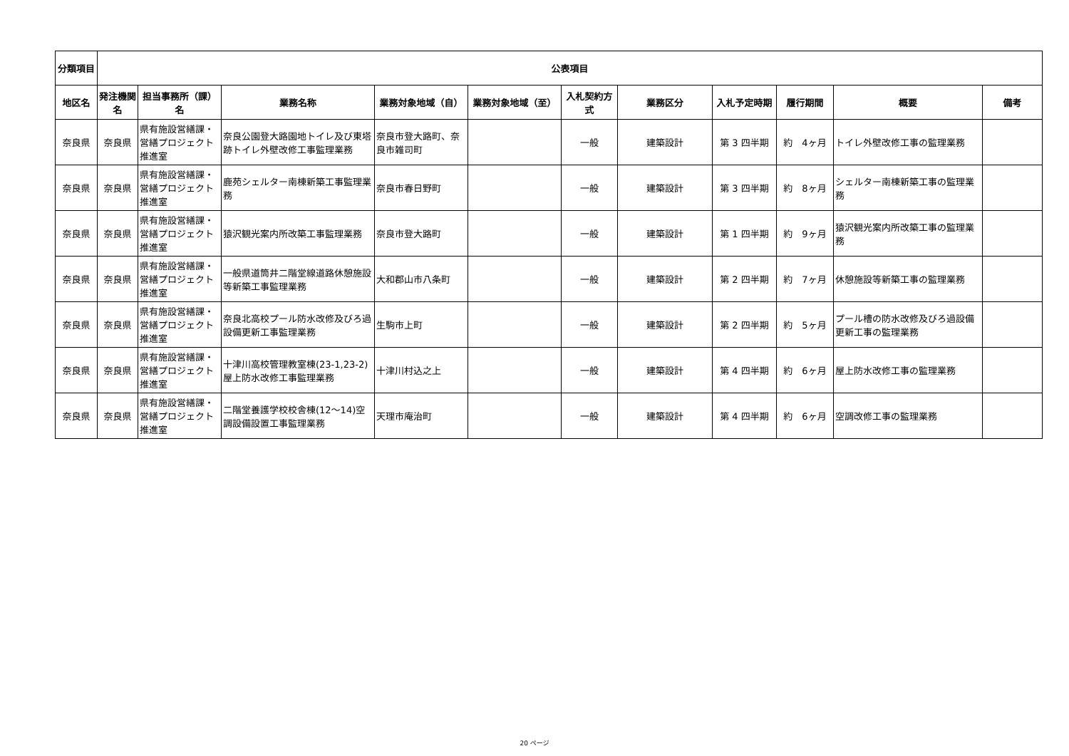| 分類項目 | 公表項目 | | | | | | | | | | |
| --- | --- | --- | --- | --- | --- | --- | --- | --- | --- | --- | --- |
| 地区名 | 発注機関名 | 担当事務所（課）名 | 業務名称 | 業務対象地域（自） | 業務対象地域（至） | 入札契約方式 | 業務区分 | 入札予定時期 | 履行期間 | 概要 | 備考 |
| 奈良県 | 奈良県 | 県有施設営繕課・営繕プロジェクト推進室 | 奈良公園登大路園地トイレ及び東塔跡トイレ外壁改修工事監理業務 | 奈良市登大路町、奈良市雑司町 | | 一般 | 建築設計 | 第 3 四半期 | 約 4ヶ月 | トイレ外壁改修工事の監理業務 | |
| 奈良県 | 奈良県 | 県有施設営繕課・営繕プロジェクト推進室 | 鹿苑シェルター南棟新築工事監理業務 | 奈良市春日野町 | | 一般 | 建築設計 | 第 3 四半期 | 約 8ヶ月 | シェルター南棟新築工事の監理業務 | |
| 奈良県 | 奈良県 | 県有施設営繕課・営繕プロジェクト推進室 | 猿沢観光案内所改築工事監理業務 | 奈良市登大路町 | | 一般 | 建築設計 | 第 1 四半期 | 約 9ヶ月 | 猿沢観光案内所改築工事の監理業務 | |
| 奈良県 | 奈良県 | 県有施設営繕課・営繕プロジェクト推進室 | 一般県道筒井二階堂線道路休憩施設等新築工事監理業務 | 大和郡山市八条町 | | 一般 | 建築設計 | 第 2 四半期 | 約 7ヶ月 | 休憩施設等新築工事の監理業務 | |
| 奈良県 | 奈良県 | 県有施設営繕課・営繕プロジェクト推進室 | 奈良北高校プール防水改修及びろ過設備更新工事監理業務 | 生駒市上町 | | 一般 | 建築設計 | 第 2 四半期 | 約 5ヶ月 | プール槽の防水改修及びろ過設備更新工事の監理業務 | |
| 奈良県 | 奈良県 | 県有施設営繕課・営繕プロジェクト推進室 | 十津川高校管理教室棟(23-1,23-2)屋上防水改修工事監理業務 | 十津川村込之上 | | 一般 | 建築設計 | 第 4 四半期 | 約 6ヶ月 | 屋上防水改修工事の監理業務 | |
| 奈良県 | 奈良県 | 県有施設営繕課・営繕プロジェクト推進室 | 二階堂養護学校校舎棟(12～14)空調設備設置工事監理業務 | 天理市庵治町 | | 一般 | 建築設計 | 第 4 四半期 | 約 6ヶ月 | 空調改修工事の監理業務 | |
20 ページ